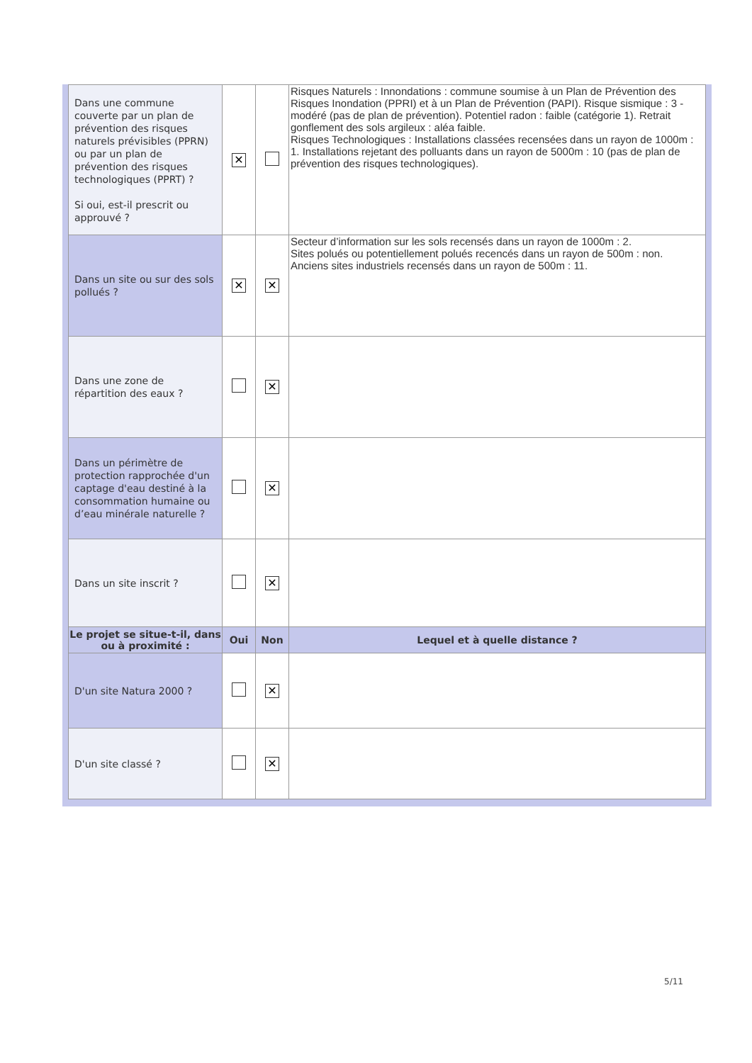| Dans une commune couverte par un plan de prévention des risques naturels prévisibles (PPRN) ou par un plan de prévention des risques technologiques (PPRT) ? Si oui, est-il prescrit ou approuvé ? | ✕ | | Risques Naturels : Innondations : commune soumise à un Plan de Prévention des Risques Inondation (PPRI) et à un Plan de Prévention (PAPI). Risque sismique : 3 - modéré (pas de plan de prévention). Potentiel radon : faible (catégorie 1). Retrait gonflement des sols argileux : aléa faible. Risques Technologiques : Installations classées recensées dans un rayon de 1000m : 1. Installations rejetant des polluants dans un rayon de 5000m : 10 (pas de plan de prévention des risques technologiques). |
| Dans un site ou sur des sols pollués ? | ✕ | ✕ | Secteur d’information sur les sols recensés dans un rayon de 1000m : 2. Sites polués ou potentiellement polués recencés dans un rayon de 500m : non. Anciens sites industriels recensés dans un rayon de 500m : 11. |
| Dans une zone de répartition des eaux ? | | ✕ | |
| Dans un périmètre de protection rapprochée d'un captage d'eau destiné à la consommation humaine ou d’eau minérale naturelle ? | | ✕ | |
| Dans un site inscrit ? | | ✕ | |
| Le projet se situe-t-il, dans ou à proximité : | Oui | Non | Lequel et à quelle distance ? |
| D'un site Natura 2000 ? | | ✕ | |
| D'un site classé ? | | ✕ | |
5/11